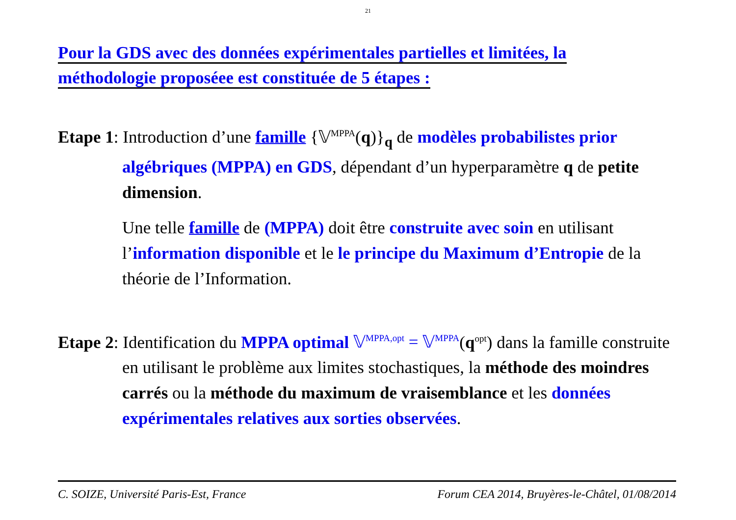21
Pour la GDS avec des données expérimentales partielles et limitées, la
méthodologie proposéee est constituée de 5 étapes :
Etape 1: Introduction d’une famille {𝕍<sup>MPPA</sup>(q)}<sub>q</sub> de modèles probabilistes prior algébriques (MPPA) en GDS, dépendant d’un hyperparamètre q de petite dimension.
Une telle famille de (MPPA) doit être construite avec soin en utilisant l’information disponible et le le principe du Maximum d’Entropie de la théorie de l’Information.
Etape 2: Identification du MPPA optimal 𝕍<sup>MPPA,opt</sup> = 𝕍<sup>MPPA</sup>(q<sup>opt</sup>) dans la famille construite en utilisant le problème aux limites stochastiques, la méthode des moindres carrés ou la méthode du maximum de vraisemblance et les données expérimentales relatives aux sorties observées.
C. SOIZE, Université Paris-Est, France Forum CEA 2014, Bruyères-le-Châtel, 01/08/2014